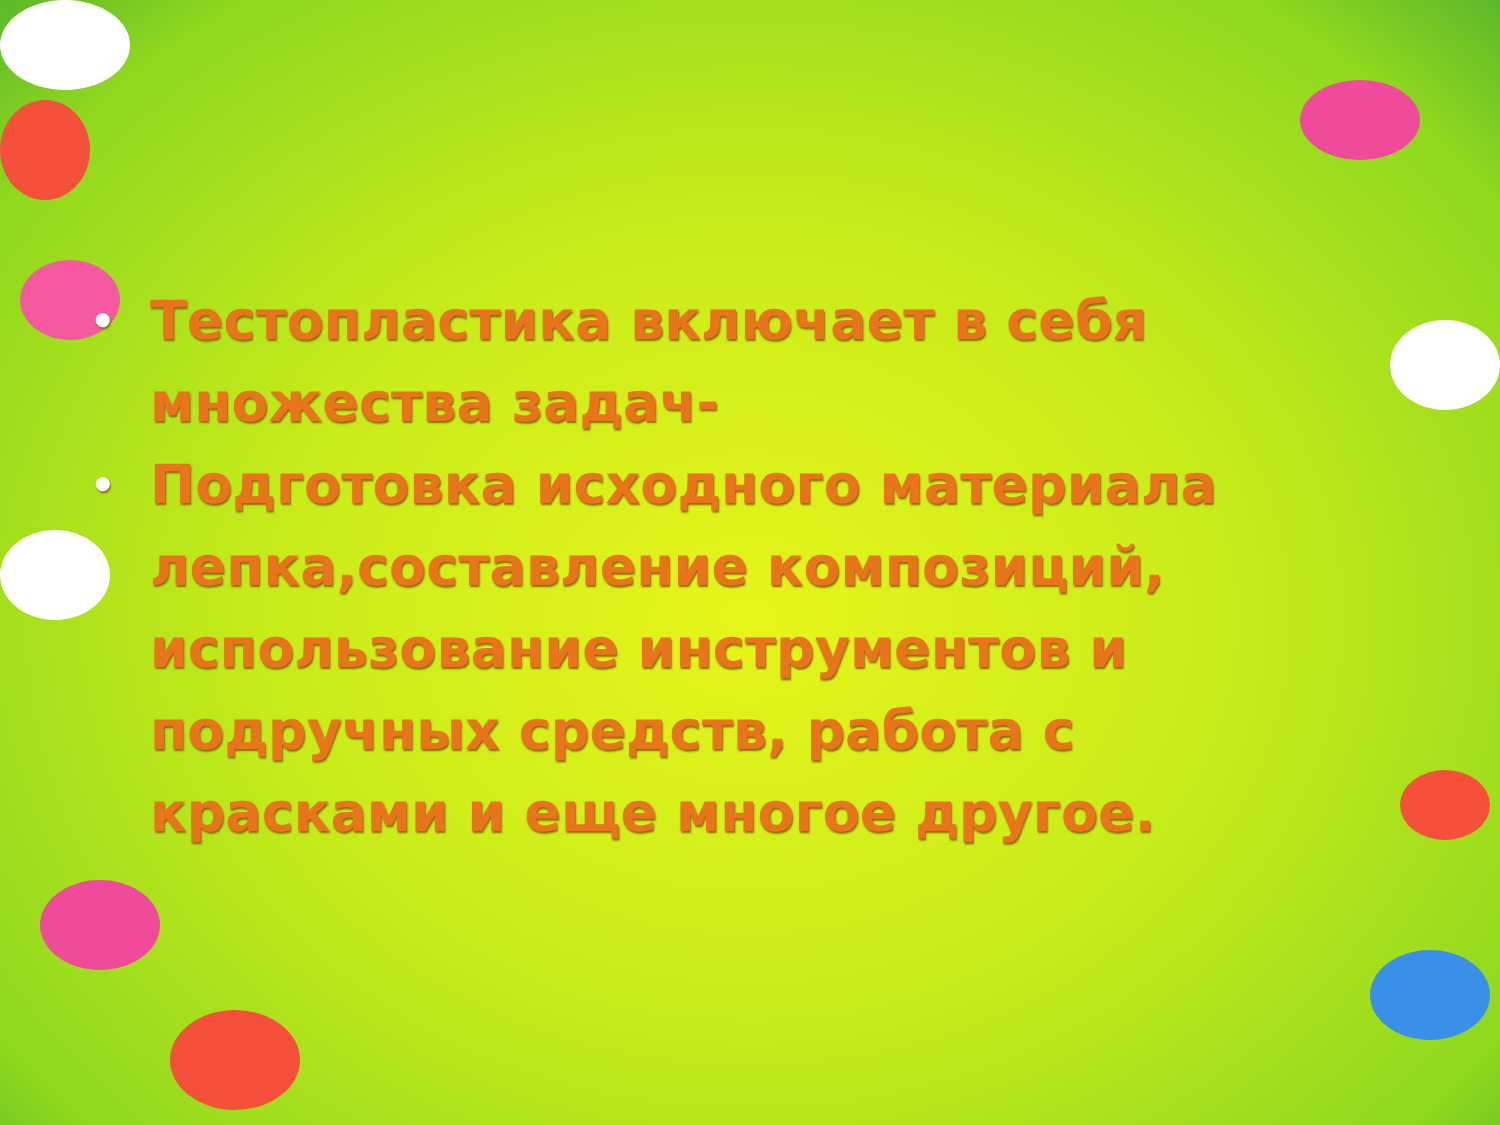• Тестопластика включает в себя множества задач-
• Подготовка исходного материала лепка,составление композиций, использование инструментов и подручных средств, работа с красками и еще многое другое.